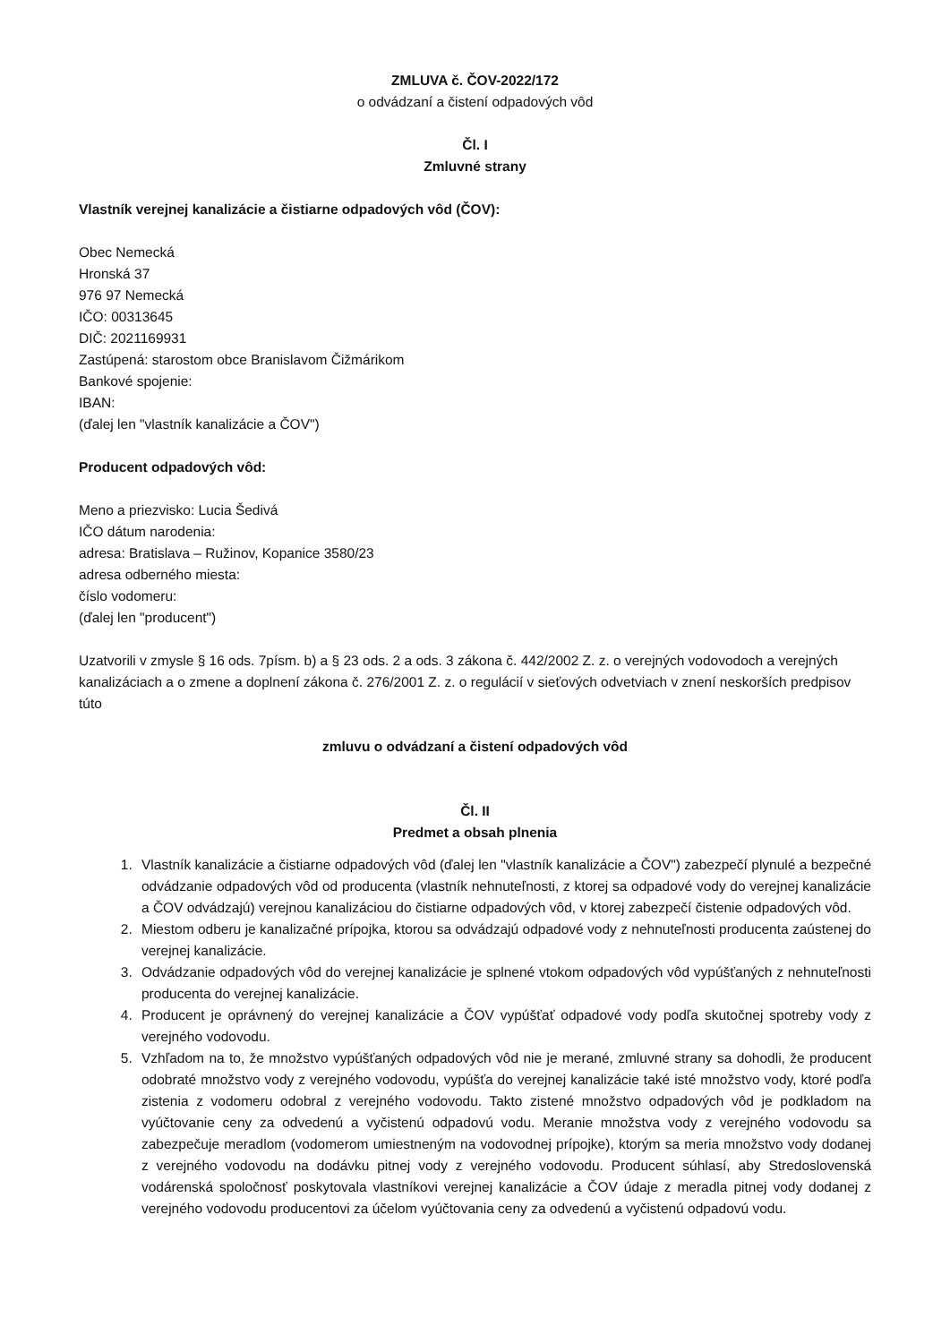ZMLUVA č. ČOV-2022/172
o odvádzaní a čistení odpadových vôd
Čl. I
Zmluvné strany
Vlastník verejnej kanalizácie a čistiarne odpadových vôd (ČOV):
Obec Nemecká
Hronská 37
976 97 Nemecká
IČO: 00313645
DIČ: 2021169931
Zastúpená: starostom obce Branislavom Čižmárikom
Bankové spojenie:
IBAN:
(ďalej len "vlastník kanalizácie a ČOV")
Producent odpadových vôd:
Meno a priezvisko: Lucia Šedivá
IČO dátum narodenia:
adresa: Bratislava – Ružinov, Kopanice 3580/23
adresa odberného miesta:
číslo vodomeru:
(ďalej len "producent")
Uzatvorili v zmysle § 16 ods. 7písm. b) a § 23 ods. 2 a ods. 3 zákona č. 442/2002 Z. z. o verejných vodovodoch a verejných kanalizáciach a o zmene a doplnení zákona č. 276/2001 Z. z. o regulácií v sieťových odvetviach v znení neskorších predpisov túto
zmluvu o odvádzaní a čistení odpadových vôd
Čl. II
Predmet a obsah plnenia
1. Vlastník kanalizácie a čistiarne odpadových vôd (ďalej len "vlastník kanalizácie a ČOV") zabezpečí plynulé a bezpečné odvádzanie odpadových vôd od producenta (vlastník nehnuteľnosti, z ktorej sa odpadové vody do verejnej kanalizácie a ČOV odvádzajú) verejnou kanalizáciou do čistiarne odpadových vôd, v ktorej zabezpečí čistenie odpadových vôd.
2. Miestom odberu je kanalizačné prípojka, ktorou sa odvádzajú odpadové vody z nehnuteľnosti producenta zaústenej do verejnej kanalizácie.
3. Odvádzanie odpadových vôd do verejnej kanalizácie je splnené vtokom odpadových vôd vypúšťaných z nehnuteľnosti producenta do verejnej kanalizácie.
4. Producent je oprávnený do verejnej kanalizácie a ČOV vypúšťať odpadové vody podľa skutočnej spotreby vody z verejného vodovodu.
5. Vzhľadom na to, že množstvo vypúšťaných odpadových vôd nie je merané, zmluvné strany sa dohodli, že producent odobraté množstvo vody z verejného vodovodu, vypúšťa do verejnej kanalizácie také isté množstvo vody, ktoré podľa zistenia z vodomeru odobral z verejného vodovodu. Takto zistené množstvo odpadových vôd je podkladom na vyúčtovanie ceny za odvedenú a vyčistenú odpadovú vodu. Meranie množstva vody z verejného vodovodu sa zabezpečuje meradlom (vodomerom umiestneným na vodovodnej prípojke), ktorým sa meria množstvo vody dodanej z verejného vodovodu na dodávku pitnej vody z verejného vodovodu. Producent súhlasí, aby Stredoslovenská vodárenská spoločnosť poskytovala vlastníkovi verejnej kanalizácie a ČOV údaje z meradla pitnej vody dodanej z verejného vodovodu producentovi za účelom vyúčtovania ceny za odvedenú a vyčistenú odpadovú vodu.